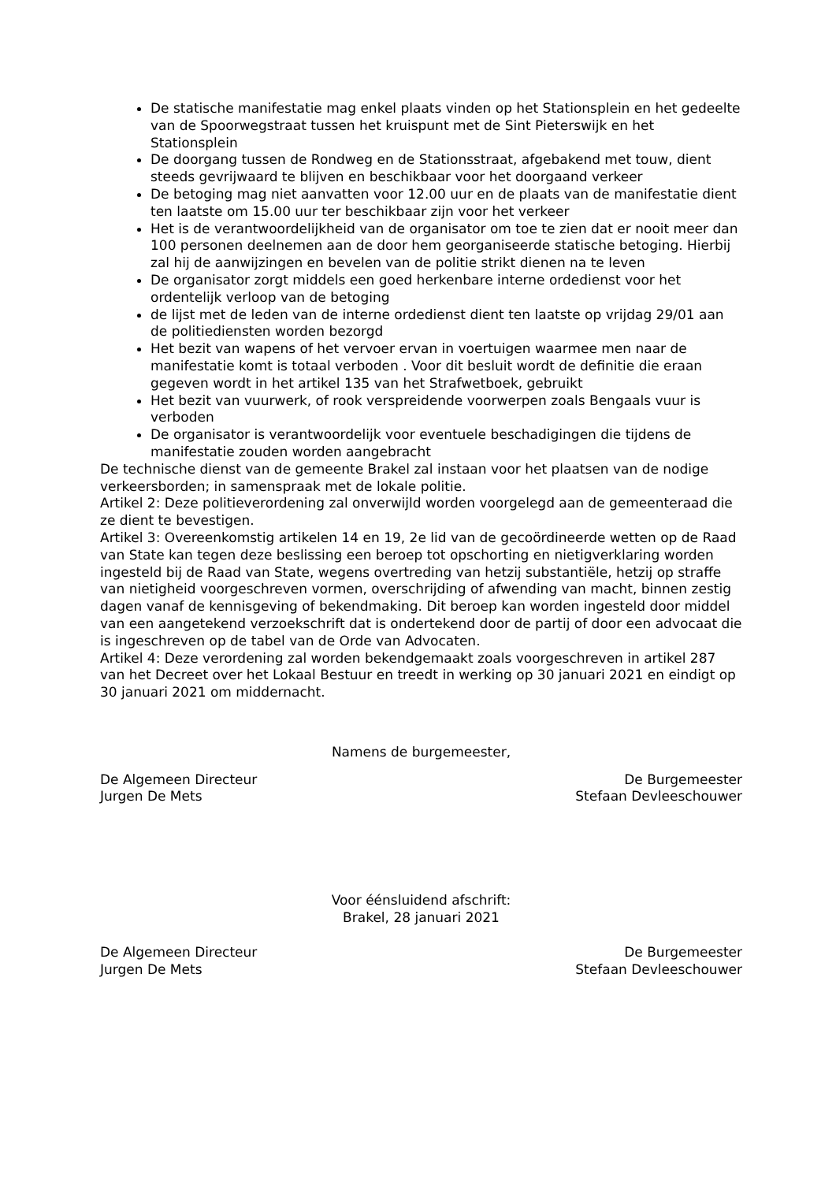De statische manifestatie mag enkel plaats vinden op het Stationsplein en het gedeelte van de Spoorwegstraat tussen het kruispunt met de Sint Pieterswijk en het Stationsplein
De doorgang tussen de Rondweg en de Stationsstraat, afgebakend met touw, dient steeds gevrijwaard te blijven en beschikbaar voor het doorgaand verkeer
De betoging mag niet aanvatten voor 12.00 uur en de plaats van de manifestatie dient ten laatste om 15.00 uur ter beschikbaar zijn voor het verkeer
Het is de verantwoordelijkheid van de organisator om toe te zien dat er nooit meer dan 100 personen deelnemen aan de door hem georganiseerde statische betoging. Hierbij zal hij de aanwijzingen en bevelen van de politie strikt dienen na te leven
De organisator zorgt middels een goed herkenbare interne ordedienst voor het ordentelijk verloop van de betoging
de lijst met de leden van de interne ordedienst dient ten laatste op vrijdag 29/01 aan de politiediensten worden bezorgd
Het bezit van wapens of het vervoer ervan in voertuigen waarmee men naar de manifestatie komt is totaal verboden . Voor dit besluit wordt de definitie die eraan gegeven wordt in het artikel 135 van het Strafwetboek, gebruikt
Het bezit van vuurwerk, of rook verspreidende voorwerpen zoals Bengaals vuur is verboden
De organisator is verantwoordelijk voor eventuele beschadigingen die tijdens de manifestatie zouden worden aangebracht
De technische dienst van de gemeente Brakel zal instaan voor het plaatsen van de nodige verkeersborden; in samenspraak met de lokale politie.
Artikel 2: Deze politieverordening zal onverwijld worden voorgelegd aan de gemeenteraad die ze dient te bevestigen.
Artikel 3: Overeenkomstig artikelen 14 en 19, 2e lid van de gecoördineerde wetten op de Raad van State kan tegen deze beslissing een beroep tot opschorting en nietigverklaring worden ingesteld bij de Raad van State, wegens overtreding van hetzij substantiële, hetzij op straffe van nietigheid voorgeschreven vormen, overschrijding of afwending van macht, binnen zestig dagen vanaf de kennisgeving of bekendmaking. Dit beroep kan worden ingesteld door middel van een aangetekend verzoekschrift dat is ondertekend door de partij of door een advocaat die is ingeschreven op de tabel van de Orde van Advocaten.
Artikel 4: Deze verordening zal worden bekendgemaakt zoals voorgeschreven in artikel 287 van het Decreet over het Lokaal Bestuur en treedt in werking op 30 januari 2021 en eindigt op 30 januari 2021 om middernacht.
Namens de burgemeester,
De Algemeen Directeur
Jurgen De Mets
De Burgemeester
Stefaan Devleeschouwer
Voor éénsluidend afschrift:
Brakel, 28 januari 2021
De Algemeen Directeur
Jurgen De Mets
De Burgemeester
Stefaan Devleeschouwer